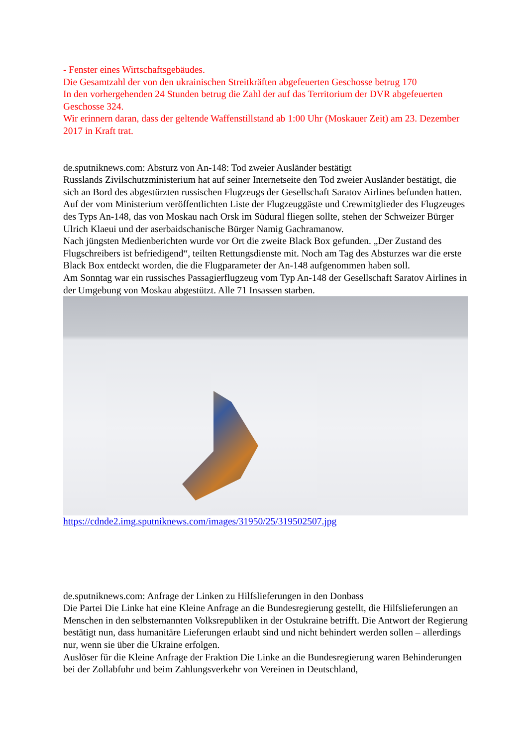- Fenster eines Wirtschaftsgebäudes.
Die Gesamtzahl der von den ukrainischen Streitkräften abgefeuerten Geschosse betrug 170
In den vorhergehenden 24 Stunden betrug die Zahl der auf das Territorium der DVR abgefeuerten Geschosse 324.
Wir erinnern daran, dass der geltende Waffenstillstand ab 1:00 Uhr (Moskauer Zeit) am 23. Dezember 2017 in Kraft trat.
de.sputniknews.com: Absturz von An-148: Tod zweier Ausländer bestätigt
Russlands Zivilschutzministerium hat auf seiner Internetseite den Tod zweier Ausländer bestätigt, die sich an Bord des abgestürzten russischen Flugzeugs der Gesellschaft Saratov Airlines befunden hatten.
Auf der vom Ministerium veröffentlichten Liste der Flugzeuggäste und Crewmitglieder des Flugzeuges des Typs An-148, das von Moskau nach Orsk im Südural fliegen sollte, stehen der Schweizer Bürger Ulrich Klaeui und der aserbaidschanische Bürger Namig Gachramanow.
Nach jüngsten Medienberichten wurde vor Ort die zweite Black Box gefunden. „Der Zustand des Flugschreibers ist befriedigend“, teilten Rettungsdienste mit. Noch am Tag des Absturzes war die erste Black Box entdeckt worden, die die Flugparameter der An-148 aufgenommen haben soll.
Am Sonntag war ein russisches Passagierflugzeug vom Typ An-148 der Gesellschaft Saratov Airlines in der Umgebung von Moskau abgestützt. Alle 71 Insassen starben.
https://cdnde2.img.sputniknews.com/images/31950/25/319502507.jpg
de.sputniknews.com: Anfrage der Linken zu Hilfslieferungen in den Donbass
Die Partei Die Linke hat eine Kleine Anfrage an die Bundesregierung gestellt, die Hilfslieferungen an Menschen in den selbsternannten Volksrepubliken in der Ostukraine betrifft. Die Antwort der Regierung bestätigt nun, dass humanitäre Lieferungen erlaubt sind und nicht behindert werden sollen – allerdings nur, wenn sie über die Ukraine erfolgen.
Auslöser für die Kleine Anfrage der Fraktion Die Linke an die Bundesregierung waren Behinderungen bei der Zollabfuhr und beim Zahlungsverkehr von Vereinen in Deutschland,